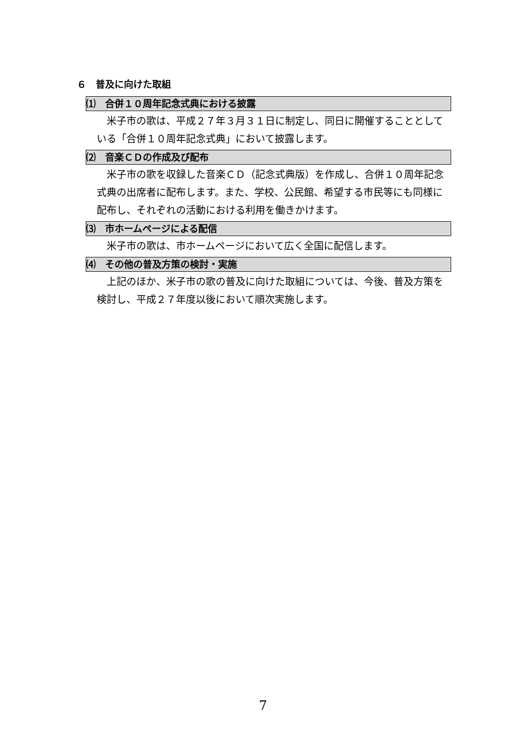６　普及に向けた取組
⑴　合併１０周年記念式典における披露
米子市の歌は、平成２７年３月３１日に制定し、同日に開催することとしている「合併１０周年記念式典」において披露します。
⑵　音楽ＣＤの作成及び配布
米子市の歌を収録した音楽ＣＤ（記念式典版）を作成し、合併１０周年記念式典の出席者に配布します。また、学校、公民館、希望する市民等にも同様に配布し、それぞれの活動における利用を働きかけます。
⑶　市ホームページによる配信
米子市の歌は、市ホームページにおいて広く全国に配信します。
⑷　その他の普及方策の検討・実施
上記のほか、米子市の歌の普及に向けた取組については、今後、普及方策を検討し、平成２７年度以後において順次実施します。
7